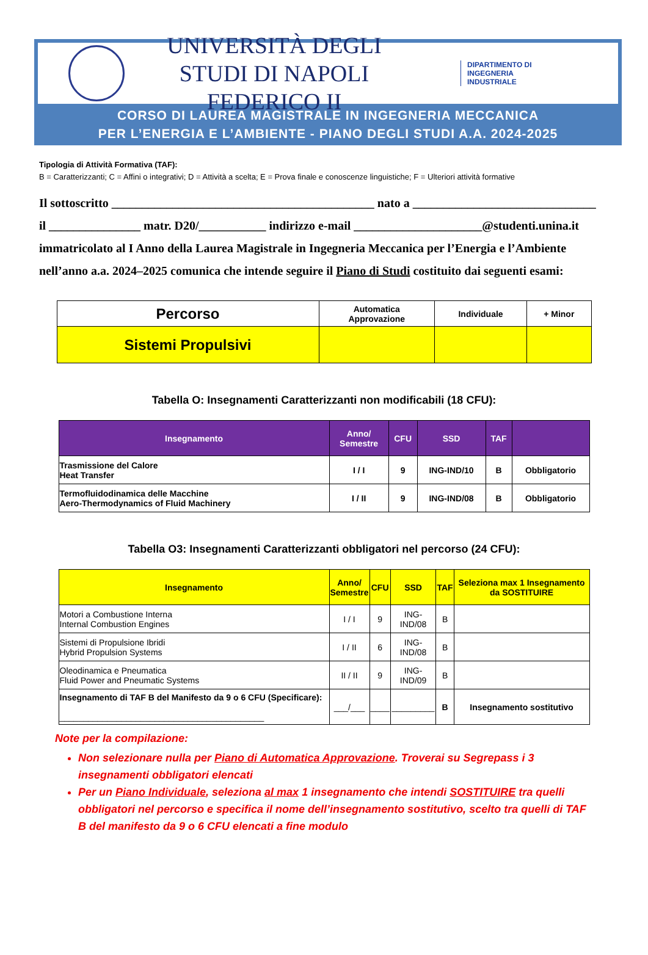UNIVERSITÀ DEGLI STUDI DI NAPOLI
FEDERICO II
DIPARTIMENTO DI
INGEGNERIA
INDUSTRIALE
CORSO DI LAUREA MAGISTRALE IN INGEGNERIA MECCANICA
PER L’ENERGIA E L’AMBIENTE - PIANO DEGLI STUDI A.A. 2024-2025
Tipologia di Attività Formativa (TAF):
B = Caratterizzanti; C = Affini o integrativi; D = Attività a scelta; E = Prova finale e conoscenze linguistiche; F = Ulteriori attività formative
Il sottoscritto ___________________________________________ nato a ______________________________
il _______________ matr. D20/___________ indirizzo e-mail _____________________@studenti.unina.it
immatricolato al I Anno della Laurea Magistrale in Ingegneria Meccanica per l’Energia e l’Ambiente
nell’anno a.a. 2024–2025 comunica che intende seguire il Piano di Studi costituito dai seguenti esami:
| Percorso | Automatica Approvazione | Individuale | + Minor |
| Sistemi Propulsivi | | | |
Tabella O: Insegnamenti Caratterizzanti non modificabili (18 CFU):
| Insegnamento | Anno/ Semestre | CFU | SSD | TAF | |
| Trasmissione del Calore Heat Transfer | I / I | 9 | ING-IND/10 | B | Obbligatorio |
| Termofluidodinamica delle Macchine Aero-Thermodynamics of Fluid Machinery | I / II | 9 | ING-IND/08 | B | Obbligatorio |
Tabella O3: Insegnamenti Caratterizzanti obbligatori nel percorso (24 CFU):
| Insegnamento | Anno/ Semestre | CFU | SSD | TAF | Seleziona max 1 Insegnamento da SOSTITUIRE |
| Motori a Combustione Interna Internal Combustion Engines | I / I | 9 | ING-IND/08 | B | |
| Sistemi di Propulsione Ibridi Hybrid Propulsion Systems | I / II | 6 | ING-IND/08 | B | |
| Oleodinamica e Pneumatica Fluid Power and Pneumatic Systems | II / II | 9 | ING-IND/09 | B | |
| Insegnamento di TAF B del Manifesto da 9 o 6 CFU (Specificare): ___________________________________________ | ___/___ | ____ | _________ | B | Insegnamento sostitutivo |
Note per la compilazione:
Non selezionare nulla per Piano di Automatica Approvazione. Troverai su Segrepass i 3 insegnamenti obbligatori elencati
Per un Piano Individuale, seleziona al max 1 insegnamento che intendi SOSTITUIRE tra quelli obbligatori nel percorso e specifica il nome dell’insegnamento sostitutivo, scelto tra quelli di TAF B del manifesto da 9 o 6 CFU elencati a fine modulo